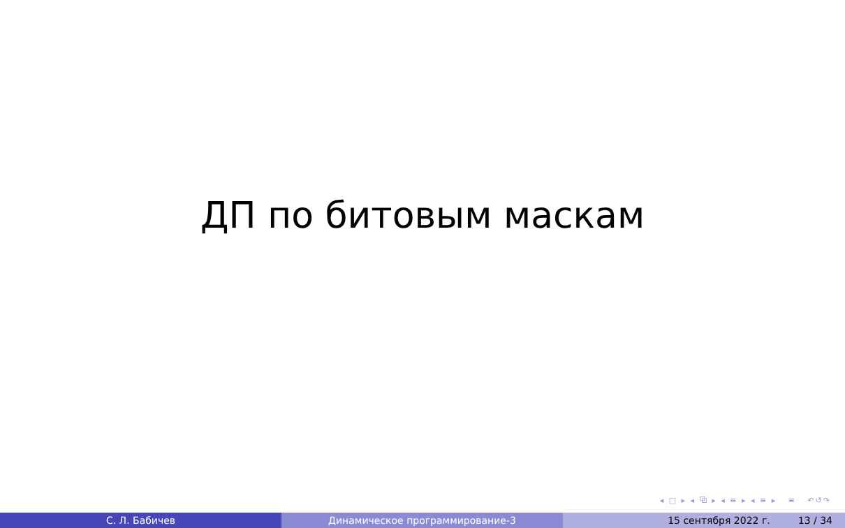ДП по битовым маскам
◂ □ ▸ ◂ ⧉ ▸ ◂ ≡ ▸ ◂ ≡ ▸ ≡ ↶↺↷
С. Л. Бабичев Динамическое программирование-3 15 сентября 2022 г. 13 / 34